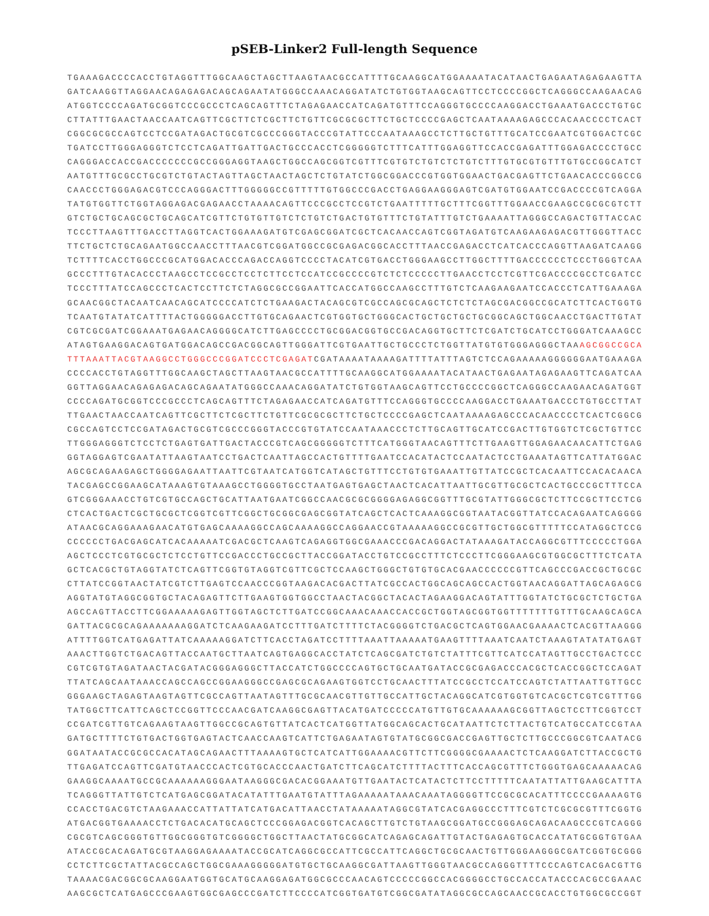pSEB-Linker2 Full-length Sequence
TGAAAGACCCCACCTGTAGGTTTGGCAAGCTAGCTTAAGTAACGCCATTTTGCAAGGCATGGAAAATACATAACTGAGAATAGAGAAGTTA
GATCAAGGTTAGGAACAGAGAGACAGCAGAATATGGGCCAAACAGGATATCTGTGGTAAGCAGTTCCTCCCCGGCTCAGGGCCAAGAACAG
ATGGTCCCCAGATGCGGTCCCGCCCTCAGCAGTTTCTAGAGAACCATCAGATGTTTCCAGGGTGCCCCAAGGACCTGAAATGACCCTGTGC
CTTATTTGAACTAACCAATCAGTTCGCTTCTCGCTTCTGTTCGCGCGCTTCTGCTCCCCGAGCTCAATAAAAGAGCCCACAACCCCTCACT
CGGCGCGCCAGTCCTCCGATAGACTGCGTCGCCCGGGTACCCGTATTCCCAATAAAGCCTCTTGCTGTTTGCATCCGAATCGTGGACTCGC
TGATCCTTGGGAGGGTCTCCTCAGATTGATTGACTGCCCACCTCGGGGGTCTTTCATTTGGAGGTTCCACCGAGATTTGGAGACCCCTGCC
CAGGGACCACCGACCCCCCCGCCGGGAGGTAAGCTGGCCAGCGGTCGTTTCGTGTCTGTCTCTGTCTTTGTGCGTGTTTGTGCCGGCATCT
AATGTTTGCGCCTGCGTCTGTACTAGTTAGCTAACTAGCTCTGTATCTGGCGGACCCGTGGTGGAACTGACGAGTTCTGAACACCCGGCCG
CAACCCTGGGAGACGTCCCAGGGACTTTGGGGGCCGTTTTTGTGGCCCGACCTGAGGAAGGGAGTCGATGTGGAATCCGACCCCGTCAGGA
TATGTGGTTCTGGTAGGAGACGAGAACCTAAAACAGTTCCCGCCTCCGTCTGAATTTTTGCTTTCGGTTTGGAACCGAAGCCGCGCGTCTT
GTCTGCTGCAGCGCTGCAGCATCGTTCTGTGTTGTCTCTGTCTGACTGTGTTTCTGTATTTGTCTGAAAATTAGGGCCAGACTGTTACCAC
TCCCTTAAGTTTGACCTTAGGTCACTGGAAAGATGTCGAGCGGATCGCTCACAACCAGTCGGTAGATGTCAAGAAGAGACGTTGGGTTACC
TTCTGCTCTGCAGAATGGCCAACCTTTAACGTCGGATGGCCGCGAGACGGCACCTTTAACCGAGACCTCATCACCCAGGTTAAGATCAAGG
TCTTTTCACCTGGCCCGCATGGACACCCAGACCAGGTCCCCTACATCGTGACCTGGGAAGCCTTGGCTTTTGACCCCCCTCCCTGGGTCAA
GCCCTTTGTACACCCTAAGCCTCCGCCTCCTCTTCCTCCATCCGCCCCGTCTCTCCCCCTTGAACCTCCTCGTTCGACCCCGCCTCGATCC
TCCCTTTATCCAGCCCTCACTCCTTCTCTAGGCGCCGGAATTCACCATGGCCAAGCCTTTGTCTCAAGAAGAATCCACCCTCATTGAAAGA
GCAACGGCTACAATCAACAGCATCCCCATCTCTGAAGACTACAGCGTCGCCAGCGCAGCTCTCTCTAGCGACGGCCGCATCTTCACTGGTG
TCAATGTATATCATTTTACTGGGGGACCTTGTGCAGAACTCGTGGTGCTGGGCACTGCTGCTGCTGCGGCAGCTGGCAACCTGACTTGTAT
CGTCGCGATCGGAAATGAGAACAGGGGCATCTTGAGCCCCTGCGGACGGTGCCGACAGGTGCTTCTCGATCTGCATCCTGGGATCAAAGCC
ATAGTGAAGGACAGTGATGGACAGCCGACGGCAGTTGGGATTCGTGAATTGCTGCCCTCTGGTTATGTGTGGGAGGGCTAAAGCGGCCGCA
TTTAAATTACGTAAGGCCTGGGCCCGGATCCCTCGAGATCGATAAAATAAAAGATTTTATTTAGTCTCCAGAAAAAGGGGGGAATGAAAGA
CCCCACCTGTAGGTTTGGCAAGCTAGCTTAAGTAACGCCATTTTGCAAGGCATGGAAAATACATAACTGAGAATAGAGAAGTTCAGATCAA
GGTTAGGAACAGAGAGACAGCAGAATATGGGCCAAACAGGATATCTGTGGTAAGCAGTTCCTGCCCCGGCTCAGGGCCAAGAACAGATGGT
CCCCAGATGCGGTCCCGCCCTCAGCAGTTTCTAGAGAACCATCAGATGTTTCCAGGGTGCCCCAAGGACCTGAAATGACCCTGTGCCTTAT
TTGAACTAACCAATCAGTTCGCTTCTCGCTTCTGTTCGCGCGCTTCTGCTCCCCGAGCTCAATAAAAGAGCCCACAACCCCTCACTCGGCG
CGCCAGTCCTCCGATAGACTGCGTCGCCCGGGTACCCGTGTATCCAATAAACCCTCTTGCAGTTGCATCCGACTTGTGGTCTCGCTGTTCC
TTGGGAGGGTCTCCTCTGAGTGATTGACTACCCGTCAGCGGGGGTCTTTCATGGGTAACAGTTTCTTGAAGTTGGAGAACAACATTCTGAG
GGTAGGAGTCGAATATTAAGTAATCCTGACTCAATTAGCCACTGTTTTGAATCCACATACTCCAATACTCCTGAAATAGTTCATTATGGAC
AGCGCAGAAGAGCTGGGGAGAATTAATTCGTAATCATGGTCATAGCTGTTTCCTGTGTGAAATTGTTATCCGCTCACAATTCCACACAACA
TACGAGCCGGAAGCATAAAGTGTAAAGCCTGGGGTGCCTAATGAGTGAGCTAACTCACATTAATTGCGTTGCGCTCACTGCCCGCTTTCCA
GTCGGGAAACCTGTCGTGCCAGCTGCATTAATGAATCGGCCAACGCGCGGGGAGAGGCGGTTTGCGTATTGGGCGCTCTTCCGCTTCCTCG
CTCACTGACTCGCTGCGCTCGGTCGTTCGGCTGCGGCGAGCGGTATCAGCTCACTCAAAGGCGGTAATACGGTTATCCACAGAATCAGGGG
ATAACGCAGGAAAGAACATGTGAGCAAAAGGCCAGCAAAAGGCCAGGAACCGTAAAAAGGCCGCGTTGCTGGCGTTTTTCCATAGGCTCCG
CCCCCCTGACGAGCATCACAAAAATCGACGCTCAAGTCAGAGGTGGCGAAACCCGACAGGACTATAAAGATACCAGGCGTTTCCCCCTGGA
AGCTCCCTCGTGCGCTCTCCTGTTCCGACCCTGCCGCTTACCGGATACCTGTCCGCCTTTCTCCCTTCGGGAAGCGTGGCGCTTTCTCATA
GCTCACGCTGTAGGTATCTCAGTTCGGTGTAGGTCGTTCGCTCCAAGCTGGGCTGTGTGCACGAACCCCCCGTTCAGCCCGACCGCTGCGC
CTTATCCGGTAACTATCGTCTTGAGTCCAACCCGGTAAGACACGACTTATCGCCACTGGCAGCAGCCACTGGTAACAGGATTAGCAGAGCG
AGGTATGTAGGCGGTGCTACAGAGTTCTTGAAGTGGTGGCCTAACTACGGCTACACTAGAAGGACAGTATTTGGTATCTGCGCTCTGCTGA
AGCCAGTTACCTTCGGAAAAAGAGTTGGTAGCTCTTGATCCGGCAAACAAACCACCGCTGGTAGCGGTGGTTTTTTTGTTTGCAAGCAGCA
GATTACGCGCAGAAAAAAAGGATCTCAAGAAGATCCTTTGATCTTTTCTACGGGGTCTGACGCTCAGTGGAACGAAAACTCACGTTAAGGG
ATTTTGGTCATGAGATTATCAAAAAGGATCTTCACCTAGATCCTTTTAAATTAAAAATGAAGTTTTAAATCAATCTAAAGTATATATGAGT
AAACTTGGTCTGACAGTTACCAATGCTTAATCAGTGAGGCACCTATCTCAGCGATCTGTCTATTTCGTTCATCCATAGTTGCCTGACTCCC
CGTCGTGTAGATAACTACGATACGGGAGGGCTTACCATCTGGCCCCAGTGCTGCAATGATACCGCGAGACCCACGCTCACCGGCTCCAGAT
TTATCAGCAATAAACCAGCCAGCCGGAAGGGCCGAGCGCAGAAGTGGTCCTGCAACTTTATCCGCCTCCATCCAGTCTATTAATTGTTGCC
GGGAAGCTAGAGTAAGTAGTTCGCCAGTTAATAGTTTGCGCAACGTTGTTGCCATTGCTACAGGCATCGTGGTGTCACGCTCGTCGTTTGG
TATGGCTTCATTCAGCTCCGGTTCCCAACGATCAAGGCGAGTTACATGATCCCCCATGTTGTGCAAAAAAGCGGTTAGCTCCTTCGGTCCT
CCGATCGTTGTCAGAAGTAAGTTGGCCGCAGTGTTATCACTCATGGTTATGGCAGCACTGCATAATTCTCTTACTGTCATGCCATCCGTAA
GATGCTTTTCTGTGACTGGTGAGTACTCAACCAAGTCATTCTGAGAATAGTGTATGCGGCGACCGAGTTGCTCTTGCCCGGCGTCAATACG
GGATAATACCGCGCCACATAGCAGAACTTTAAAAGTGCTCATCATTGGAAAACGTTCTTCGGGGCGAAAACTCTCAAGGATCTTACCGCTG
TTGAGATCCAGTTCGATGTAACCCACTCGTGCACCCAACTGATCTTCAGCATCTTTTACTTTCACCAGCGTTTCTGGGTGAGCAAAAACAG
GAAGGCAAAATGCCGCAAAAAAGGGAATAAGGGCGACACGGAAATGTTGAATACTCATACTCTTCCTTTTTCAATATTATTGAAGCATTTA
TCAGGGTTATTGTCTCATGAGCGGATACATATTTGAATGTATTTAGAAAAATAAACAAATAGGGGTTCCGCGCACATTTCCCCGAAAAGTG
CCACCTGACGTCTAAGAAACCATTATTATCATGACATTAACCTATAAAAATAGGCGTATCACGAGGCCCTTTCGTCTCGCGCGTTTCGGTG
ATGACGGTGAAAACCTCTGACACATGCAGCTCCCGGAGACGGTCACAGCTTGTCTGTAAGCGGATGCCGGGAGCAGACAAGCCCGTCAGGG
CGCGTCAGCGGGTGTTGGCGGGTGTCGGGGCTGGCTTAACTATGCGGCATCAGAGCAGATTGTACTGAGAGTGCACCATATGCGGTGTGAA
ATACCGCACAGATGCGTAAGGAGAAAATACCGCATCAGGCGCCATTCGCCATTCAGGCTGCGCAACTGTTGGGAAGGGCGATCGGTGCGGG
CCTCTTCGCTATTACGCCAGCTGGCGAAAGGGGGATGTGCTGCAAGGCGATTAAGTTGGGTAACGCCAGGGTTTTCCCAGTCACGACGTTG
TAAAACGACGGCGCAAGGAATGGTGCATGCAAGGAGATGGCGCCCAACAGTCCCCCGGCCACGGGGCCTGCCACCATACCCACGCCGAAAC
AAGCGCTCATGAGCCCGAAGTGGCGAGCCCGATCTTCCCCATCGGTGATGTCGGCGATATAGGCGCCAGCAACCGCACCTGTGGCGCCGGT